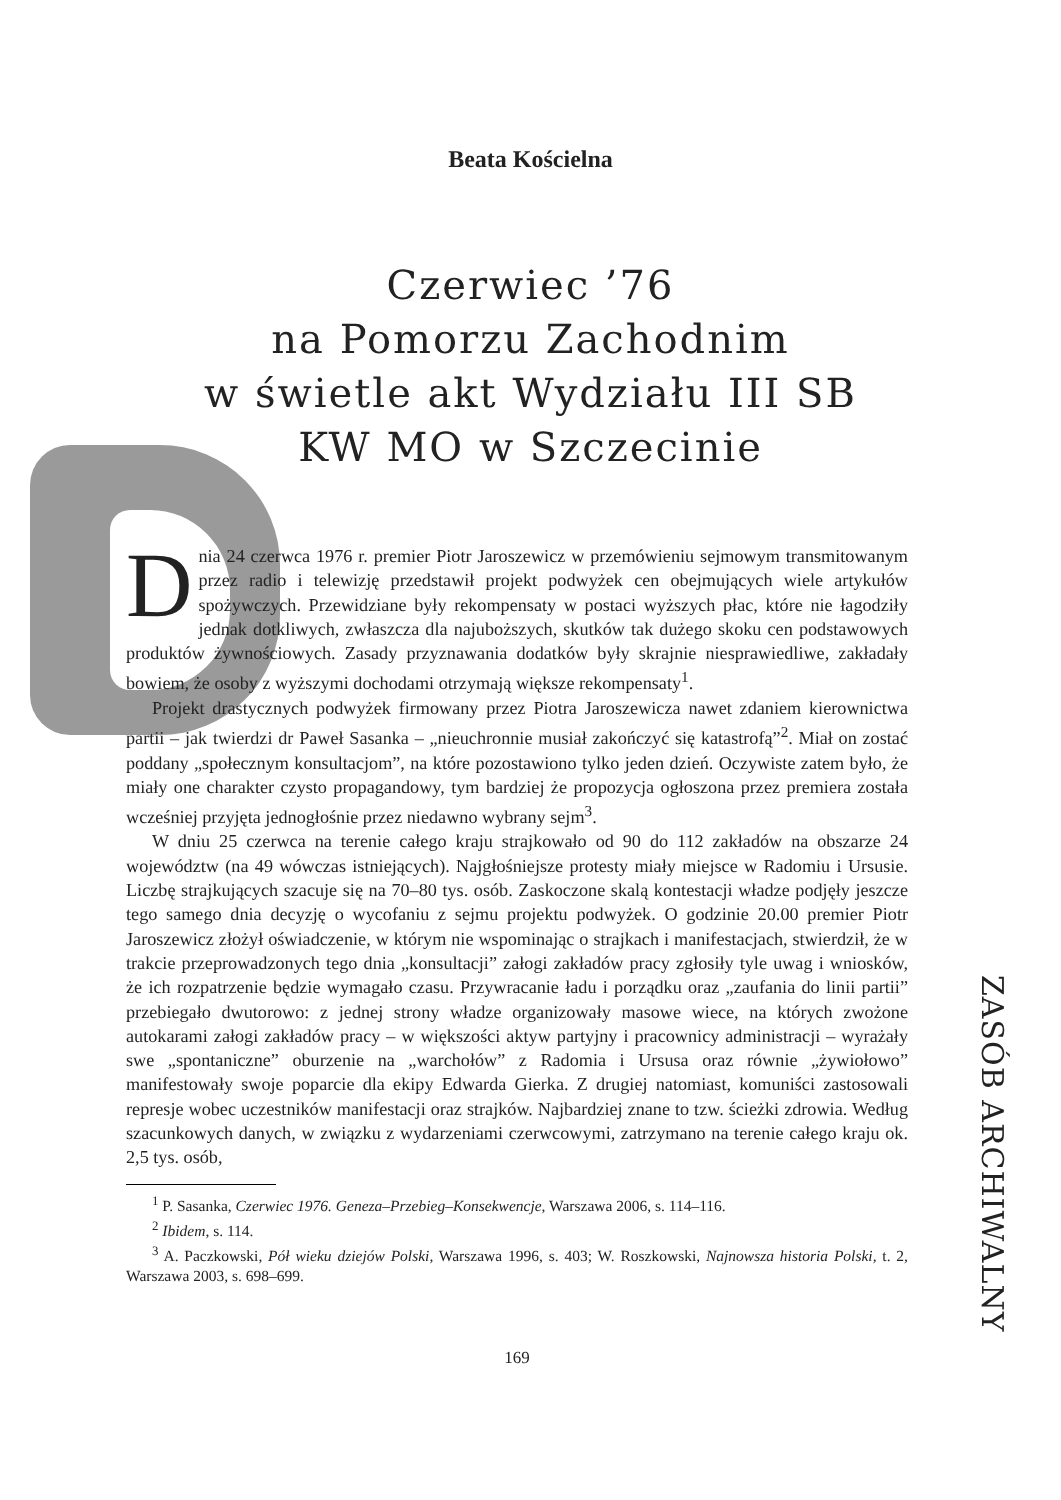Beata Kościelna
Czerwiec ’76
na Pomorzu Zachodnim
w świetle akt Wydziału III SB
KW MO w Szczecinie
Dnia 24 czerwca 1976 r. premier Piotr Jaroszewicz w przemówieniu sejmowym transmitowanym przez radio i telewizję przedstawił projekt podwyżek cen obejmujących wiele artykułów spożywczych. Przewidziane były rekompensaty w postaci wyższych płac, które nie łagodziły jednak dotkliwych, zwłaszcza dla najuboższych, skutków tak dużego skoku cen podstawowych produktów żywnościowych. Zasady przyznawania dodatków były skrajnie niesprawiedliwe, zakładały bowiem, że osoby z wyższymi dochodami otrzymają większe rekompensaty<sup>1</sup>.
Projekt drastycznych podwyżek firmowany przez Piotra Jaroszewicza nawet zdaniem kierownictwa partii – jak twierdzi dr Paweł Sasanka – „nieuchronnie musiał zakończyć się katastrofą”<sup>2</sup>. Miał on zostać poddany „społecznym konsultacjom”, na które pozostawiono tylko jeden dzień. Oczywiste zatem było, że miały one charakter czysto propagandowy, tym bardziej że propozycja ogłoszona przez premiera została wcześniej przyjęta jednogłośnie przez niedawno wybrany sejm<sup>3</sup>.
W dniu 25 czerwca na terenie całego kraju strajkowało od 90 do 112 zakładów na obszarze 24 województw (na 49 wówczas istniejących). Najgłośniejsze protesty miały miejsce w Radomiu i Ursusie. Liczbę strajkujących szacuje się na 70–80 tys. osób. Zaskoczone skalą kontestacji władze podjęły jeszcze tego samego dnia decyzję o wycofaniu z sejmu projektu podwyżek. O godzinie 20.00 premier Piotr Jaroszewicz złożył oświadczenie, w którym nie wspominając o strajkach i manifestacjach, stwierdził, że w trakcie przeprowadzonych tego dnia „konsultacji” załogi zakładów pracy zgłosiły tyle uwag i wniosków, że ich rozpatrzenie będzie wymagało czasu. Przywracanie ładu i porządku oraz „zaufania do linii partii” przebiegało dwutorowo: z jednej strony władze organizowały masowe wiece, na których zwożone autokarami załogi zakładów pracy – w większości aktyw partyjny i pracownicy administracji – wyrażały swe „spontaniczne” oburzenie na „warchołów” z Radomia i Ursusa oraz równie „żywiołowo” manifestowały swoje poparcie dla ekipy Edwarda Gierka. Z drugiej natomiast, komuniści zastosowali represje wobec uczestników manifestacji oraz strajków. Najbardziej znane to tzw. ścieżki zdrowia. Według szacunkowych danych, w związku z wydarzeniami czerwcowymi, zatrzymano na terenie całego kraju ok. 2,5 tys. osób,
<sup>1</sup> P. Sasanka, Czerwiec 1976. Geneza–Przebieg–Konsekwencje, Warszawa 2006, s. 114–116.
<sup>2</sup> Ibidem, s. 114.
<sup>3</sup> A. Paczkowski, Pół wieku dziejów Polski, Warszawa 1996, s. 403; W. Roszkowski, Najnowsza historia Polski, t. 2, Warszawa 2003, s. 698–699.
169
ZASÓB ARCHIWALNY